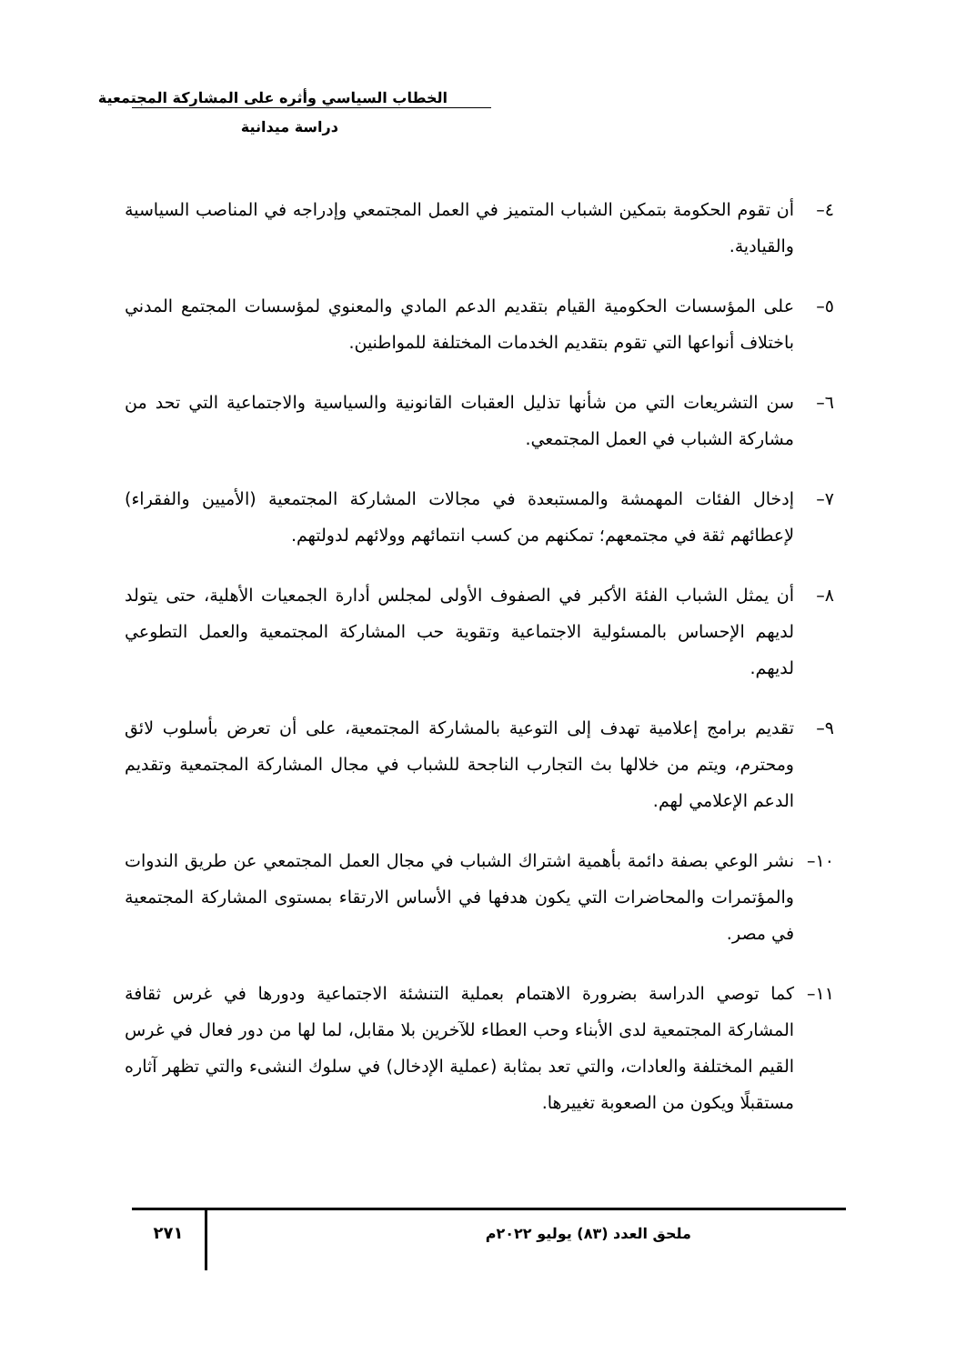الخطاب السياسي وأثره على المشاركة المجتمعية
دراسة ميدانية
٤– أن تقوم الحكومة بتمكين الشباب المتميز في العمل المجتمعي وإدراجه في المناصب السياسية والقيادية.
٥– على المؤسسات الحكومية القيام بتقديم الدعم المادي والمعنوي لمؤسسات المجتمع المدني باختلاف أنواعها التي تقوم بتقديم الخدمات المختلفة للمواطنين.
٦– سن التشريعات التي من شأنها تذليل العقبات القانونية والسياسية والاجتماعية التي تحد من مشاركة الشباب في العمل المجتمعي.
٧– إدخال الفئات المهمشة والمستبعدة في مجالات المشاركة المجتمعية (الأميين والفقراء) لإعطائهم ثقة في مجتمعهم؛ تمكنهم من كسب انتمائهم وولائهم لدولتهم.
٨– أن يمثل الشباب الفئة الأكبر في الصفوف الأولى لمجلس أدارة الجمعيات الأهلية، حتى يتولد لديهم الإحساس بالمسئولية الاجتماعية وتقوية حب المشاركة المجتمعية والعمل التطوعي لديهم.
٩– تقديم برامج إعلامية تهدف إلى التوعية بالمشاركة المجتمعية، على أن تعرض بأسلوب لائق ومحترم، ويتم من خلالها بث التجارب الناجحة للشباب في مجال المشاركة المجتمعية وتقديم الدعم الإعلامي لهم.
١٠– نشر الوعي بصفة دائمة بأهمية اشتراك الشباب في مجال العمل المجتمعي عن طريق الندوات والمؤتمرات والمحاضرات التي يكون هدفها في الأساس الارتقاء بمستوى المشاركة المجتمعية في مصر.
١١– كما توصي الدراسة بضرورة الاهتمام بعملية التنشئة الاجتماعية ودورها في غرس ثقافة المشاركة المجتمعية لدى الأبناء وحب العطاء للآخرين بلا مقابل، لما لها من دور فعال في غرس القيم المختلفة والعادات، والتي تعد بمثابة (عملية الإدخال) في سلوك النشىء والتي تظهر آثاره مستقبلًا ويكون من الصعوبة تغييرها.
ملحق العدد (٨٣) يوليو ٢٠٢٢م
٢٧١